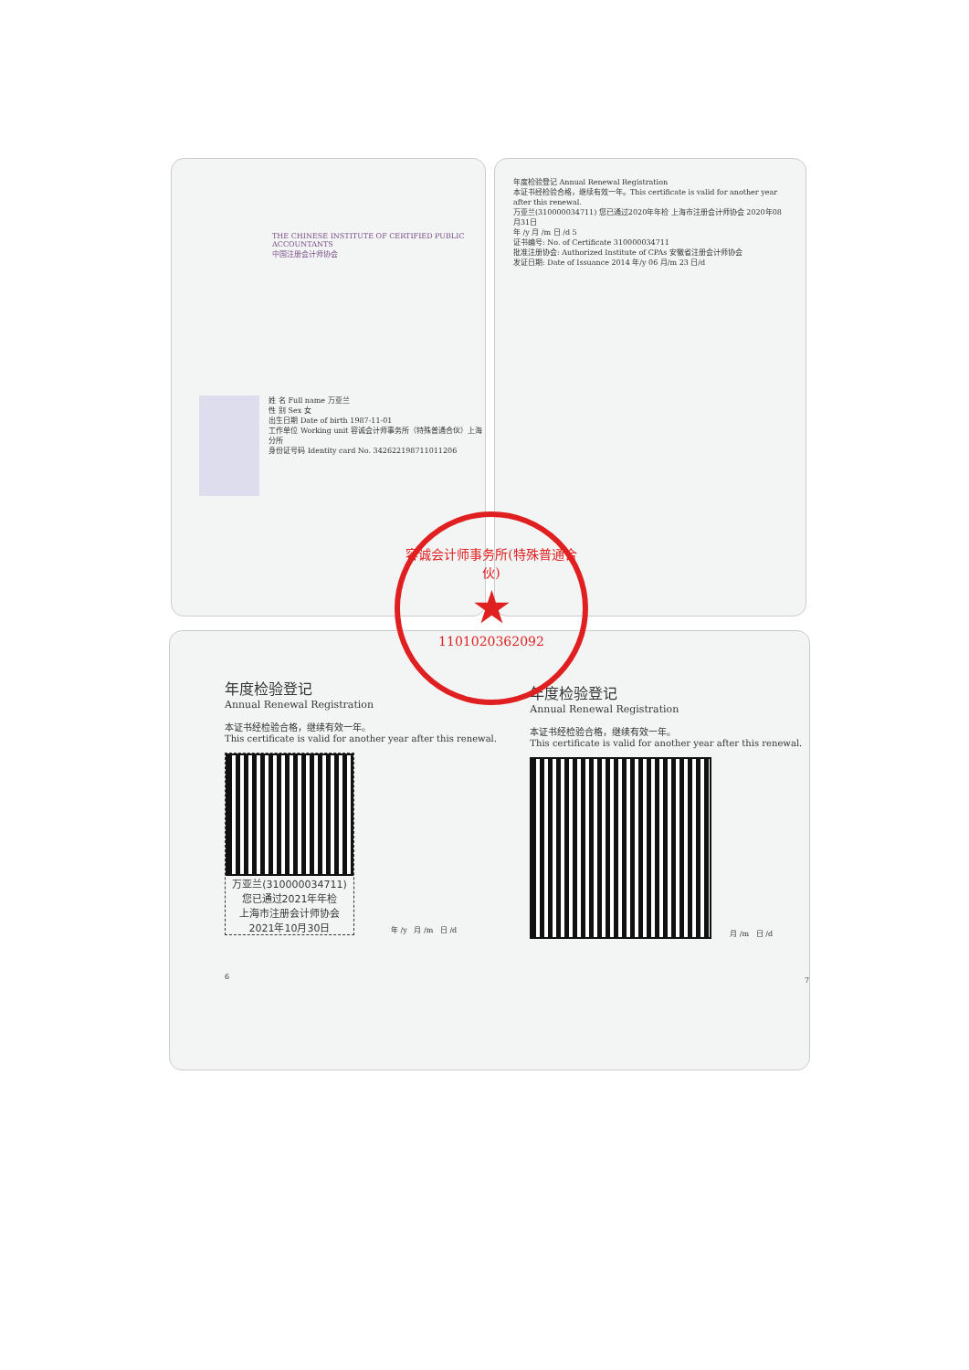THE CHINESE INSTITUTE OF CERTIFIED PUBLIC ACCOUNTANTS
中国注册会计师协会
姓 名 Full name 万亚兰
性 别 Sex 女
出生日期 Date of birth 1987-11-01
工作单位 Working unit 容诚会计师事务所（特殊普通合伙）上海分所
身份证号码 Identity card No. 342622198711011206
年度检验登记 Annual Renewal Registration
本证书经检验合格，继续有效一年。This certificate is valid for another year after this renewal.
万亚兰(310000034711) 您已通过2020年年检 上海市注册会计师协会 2020年08月31日
年 /y 月 /m 日 /d 5
证书编号: No. of Certificate 310000034711
批准注册协会: Authorized Institute of CPAs 安徽省注册会计师协会
发证日期: Date of Issuance 2014 年/y 06 月/m 23 日/d
年度检验登记
Annual Renewal Registration
本证书经检验合格，继续有效一年。
This certificate is valid for another year after this renewal.
万亚兰(310000034711)
您已通过2021年年检
上海市注册会计师协会
2021年10月30日
年 /y 月 /m 日 /d
6
年度检验登记
Annual Renewal Registration
本证书经检验合格，继续有效一年。
This certificate is valid for another year after this renewal.
月 /m 日 /d
7
容诚会计师事务所(特殊普通合伙)
★
1101020362092